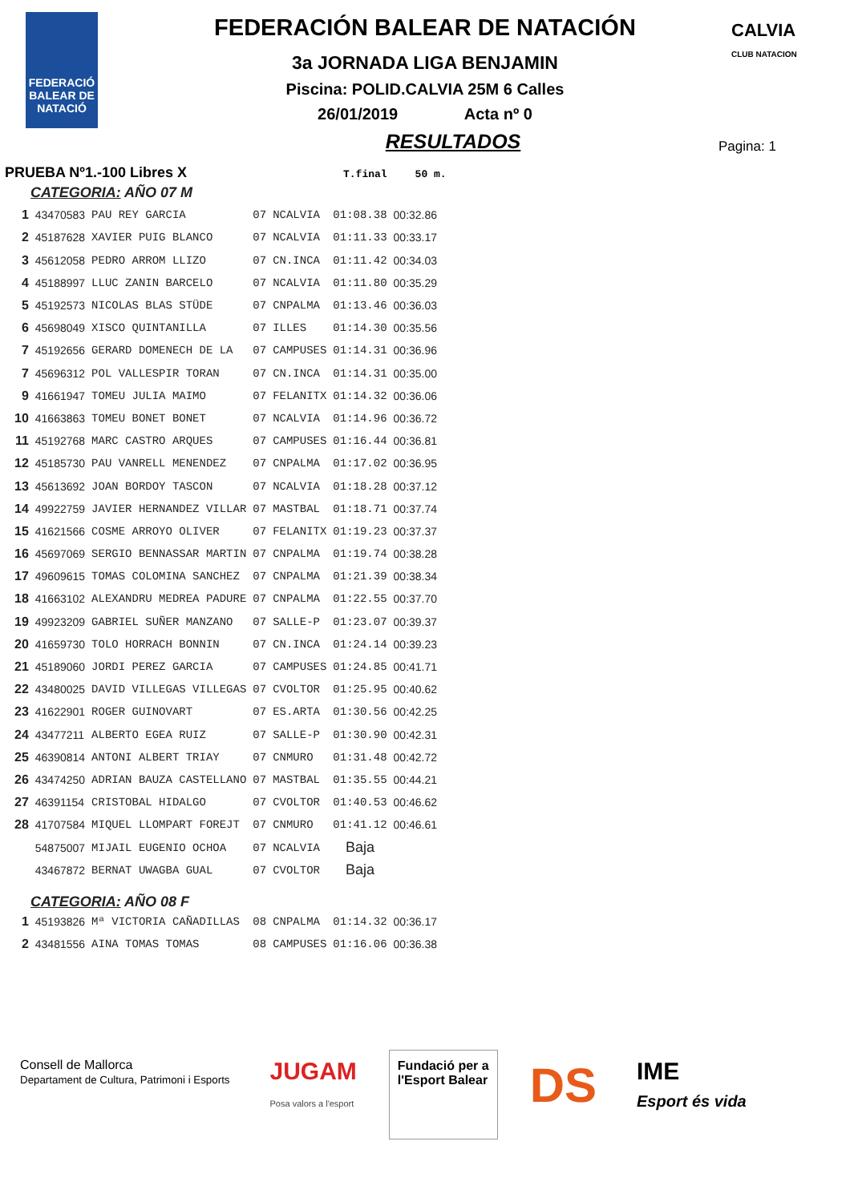FEDERACIÓ BALEAR DE NATACIÓ
CALVIA
CLUB NATACION
FEDERACIÓN BALEAR DE NATACIÓN
3a JORNADA LIGA BENJAMIN
Piscina: POLID.CALVIA 25M 6 Calles
26/01/2019 Acta nº 0
RESULTADOS
Pagina: 1
PRUEBA Nº1.-100 Libres X T.final 50 m.
| CATEGORIA: AÑO 07 M | | | | | | |
| 1 | 43470583 | PAU REY GARCIA | 07 | NCALVIA | 01:08.38 | 00:32.86 |
| 2 | 45187628 | XAVIER PUIG BLANCO | 07 | NCALVIA | 01:11.33 | 00:33.17 |
| 3 | 45612058 | PEDRO ARROM LLIZO | 07 | CN.INCA | 01:11.42 | 00:34.03 |
| 4 | 45188997 | LLUC ZANIN BARCELO | 07 | NCALVIA | 01:11.80 | 00:35.29 |
| 5 | 45192573 | NICOLAS BLAS STÜDE | 07 | CNPALMA | 01:13.46 | 00:36.03 |
| 6 | 45698049 | XISCO QUINTANILLA | 07 | ILLES | 01:14.30 | 00:35.56 |
| 7 | 45192656 | GERARD DOMENECH DE LA | 07 | CAMPUSES | 01:14.31 | 00:36.96 |
| 7 | 45696312 | POL VALLESPIR TORAN | 07 | CN.INCA | 01:14.31 | 00:35.00 |
| 9 | 41661947 | TOMEU JULIA MAIMO | 07 | FELANITX | 01:14.32 | 00:36.06 |
| 10 | 41663863 | TOMEU BONET BONET | 07 | NCALVIA | 01:14.96 | 00:36.72 |
| 11 | 45192768 | MARC CASTRO ARQUES | 07 | CAMPUSES | 01:16.44 | 00:36.81 |
| 12 | 45185730 | PAU VANRELL MENENDEZ | 07 | CNPALMA | 01:17.02 | 00:36.95 |
| 13 | 45613692 | JOAN BORDOY TASCON | 07 | NCALVIA | 01:18.28 | 00:37.12 |
| 14 | 49922759 | JAVIER HERNANDEZ VILLAR | 07 | MASTBAL | 01:18.71 | 00:37.74 |
| 15 | 41621566 | COSME ARROYO OLIVER | 07 | FELANITX | 01:19.23 | 00:37.37 |
| 16 | 45697069 | SERGIO BENNASSAR MARTIN | 07 | CNPALMA | 01:19.74 | 00:38.28 |
| 17 | 49609615 | TOMAS COLOMINA SANCHEZ | 07 | CNPALMA | 01:21.39 | 00:38.34 |
| 18 | 41663102 | ALEXANDRU MEDREA PADURE | 07 | CNPALMA | 01:22.55 | 00:37.70 |
| 19 | 49923209 | GABRIEL SUÑER MANZANO | 07 | SALLE-P | 01:23.07 | 00:39.37 |
| 20 | 41659730 | TOLO HORRACH BONNIN | 07 | CN.INCA | 01:24.14 | 00:39.23 |
| 21 | 45189060 | JORDI PEREZ GARCIA | 07 | CAMPUSES | 01:24.85 | 00:41.71 |
| 22 | 43480025 | DAVID VILLEGAS VILLEGAS | 07 | CVOLTOR | 01:25.95 | 00:40.62 |
| 23 | 41622901 | ROGER GUINOVART | 07 | ES.ARTA | 01:30.56 | 00:42.25 |
| 24 | 43477211 | ALBERTO EGEA RUIZ | 07 | SALLE-P | 01:30.90 | 00:42.31 |
| 25 | 46390814 | ANTONI ALBERT TRIAY | 07 | CNMURO | 01:31.48 | 00:42.72 |
| 26 | 43474250 | ADRIAN BAUZA CASTELLANO | 07 | MASTBAL | 01:35.55 | 00:44.21 |
| 27 | 46391154 | CRISTOBAL HIDALGO | 07 | CVOLTOR | 01:40.53 | 00:46.62 |
| 28 | 41707584 | MIQUEL LLOMPART FOREJT | 07 | CNMURO | 01:41.12 | 00:46.61 |
| | 54875007 | MIJAIL EUGENIO OCHOA | 07 | NCALVIA | Baja | |
| | 43467872 | BERNAT UWAGBA GUAL | 07 | CVOLTOR | Baja | |
| CATEGORIA: AÑO 08 F | | | | | | |
| 1 | 45193826 | Mª VICTORIA CAÑADILLAS | 08 | CNPALMA | 01:14.32 | 00:36.17 |
| 2 | 43481556 | AINA TOMAS TOMAS | 08 | CAMPUSES | 01:16.06 | 00:36.38 |
Consell de Mallorca
Departament de Cultura, Patrimoni i Esports
JUGAM
Posa valors a l'esport
Fundació per a
l'Esport Balear
DS
IME
Esport és vida